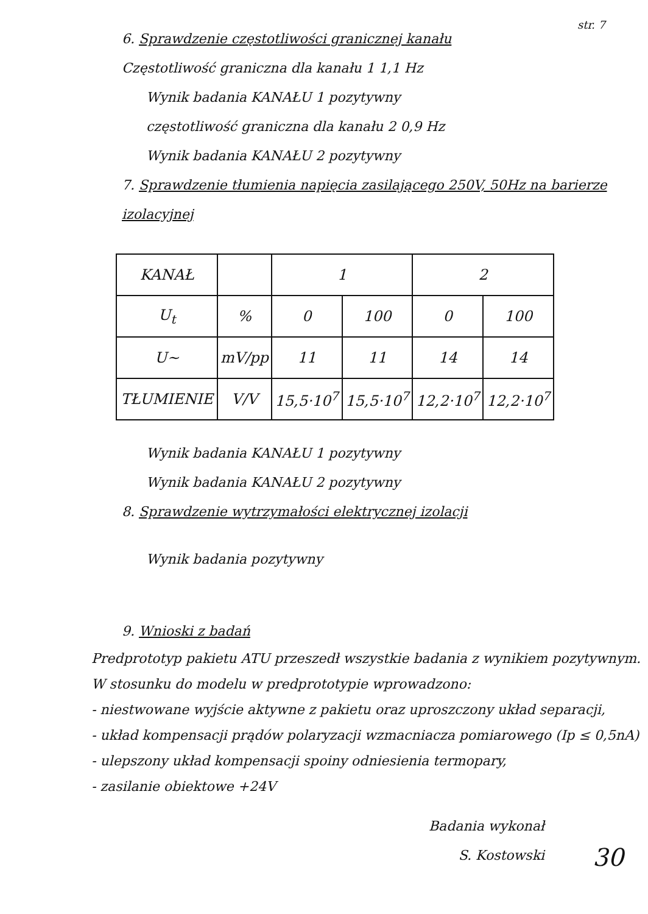str. 7
6. Sprawdzenie częstotliwości granicznej kanału
Częstotliwość graniczna dla kanału 1 1,1 Hz
Wynik badania KANAŁU 1 pozytywny
częstotliwość graniczna dla kanału 2 0,9 Hz
Wynik badania KANAŁU 2 pozytywny
7. Sprawdzenie tłumienia napięcia zasilającego 250V, 50Hz na barierze izolacyjnej
| KANAŁ | | 1 | | 2 | |
| U<sub>t</sub> | % | 0 | 100 | 0 | 100 |
| U~ | mV/pp | 11 | 11 | 14 | 14 |
| TŁUMIENIE | V/V | 15,5·10<sup>7</sup> | 15,5·10<sup>7</sup> | 12,2·10<sup>7</sup> | 12,2·10<sup>7</sup> |
Wynik badania KANAŁU 1 pozytywny
Wynik badania KANAŁU 2 pozytywny
8. Sprawdzenie wytrzymałości elektrycznej izolacji
Wynik badania pozytywny
9. Wnioski z badań
Predprototyp pakietu ATU przeszedł wszystkie badania z wynikiem pozytywnym.
W stosunku do modelu w predprototypie wprowadzono:
- niestwowane wyjście aktywne z pakietu oraz uproszczony układ separacji,
- układ kompensacji prądów polaryzacji wzmacniacza pomiarowego (Ip ≤ 0,5nA)
- ulepszony układ kompensacji spoiny odniesienia termopary,
- zasilanie obiektowe +24V
Badania wykonał
S. Kostowski
30